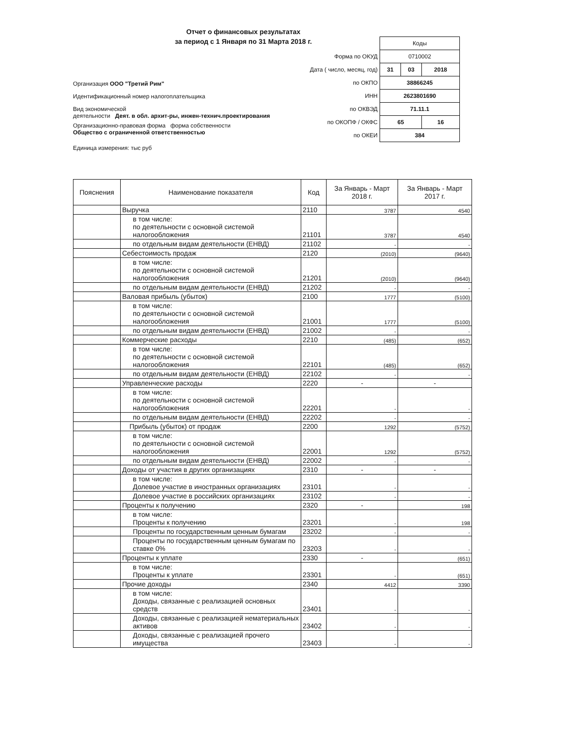Отчет о финансовых результатах
за период с 1 Января по 31 Марта 2018 г.
Организация ООО "Третий Рим"
Идентификационный номер налогоплательщика
Вид экономической
деятельности Деят. в обл. архит-ры, инжен-технич.проектирования
Организационно-правовая форма форма собственности
Общество с ограниченной ответственностью
Единица измерения: тыс руб
| | Коды | | |
| Форма по ОКУД | 0710002 | | |
| Дата ( число, месяц, год) | 31 | 03 | 2018 |
| по ОКПО | 38866245 | | |
| ИНН | 2623801690 | | |
| по ОКВЭД | 71.11.1 | | |
| по ОКОПФ / ОКФС | 65 | | 16 |
| по ОКЕИ | 384 | | |
| Пояснения | Наименование показателя | Код | За Январь - Март 2018 г. | За Январь - Март 2017 г. |
| --- | --- | --- | --- | --- |
| | Выручка | 2110 | 3787 | 4540 |
| | в том числе: по деятельности с основной системой налогообложения | 21101 | 3787 | 4540 |
| | по отдельным видам деятельности (ЕНВД) | 21102 | - | - |
| | Себестоимость продаж | 2120 | (2010) | (9640) |
| | в том числе: по деятельности с основной системой налогообложения | 21201 | (2010) | (9640) |
| | по отдельным видам деятельности (ЕНВД) | 21202 | - | - |
| | Валовая прибыль (убыток) | 2100 | 1777 | (5100) |
| | в том числе: по деятельности с основной системой налогообложения | 21001 | 1777 | (5100) |
| | по отдельным видам деятельности (ЕНВД) | 21002 | - | - |
| | Коммерческие расходы | 2210 | (485) | (652) |
| | в том числе: по деятельности с основной системой налогообложения | 22101 | (485) | (652) |
| | по отдельным видам деятельности (ЕНВД) | 22102 | - | - |
| | Управленческие расходы | 2220 | - | - |
| | в том числе: по деятельности с основной системой налогообложения | 22201 | - | - |
| | по отдельным видам деятельности (ЕНВД) | 22202 | - | - |
| | Прибыль (убыток) от продаж | 2200 | 1292 | (5752) |
| | в том числе: по деятельности с основной системой налогообложения | 22001 | 1292 | (5752) |
| | по отдельным видам деятельности (ЕНВД) | 22002 | - | - |
| | Доходы от участия в других организациях | 2310 | - | - |
| | в том числе: Долевое участие в иностранных организациях | 23101 | - | - |
| | Долевое участие в российских организациях | 23102 | - | - |
| | Проценты к получению | 2320 | - | 198 |
| | в том числе: Проценты к получению | 23201 | - | 198 |
| | Проценты по государственным ценным бумагам | 23202 | - | - |
| | Проценты по государственным ценным бумагам по ставке 0% | 23203 | - | - |
| | Проценты к уплате | 2330 | - | (651) |
| | в том числе: Проценты к уплате | 23301 | - | (651) |
| | Прочие доходы | 2340 | 4412 | 3390 |
| | в том числе: Доходы, связанные с реализацией основных средств | 23401 | - | - |
| | Доходы, связанные с реализацией нематериальных активов | 23402 | - | - |
| | Доходы, связанные с реализацией прочего имущества | 23403 | - | - |